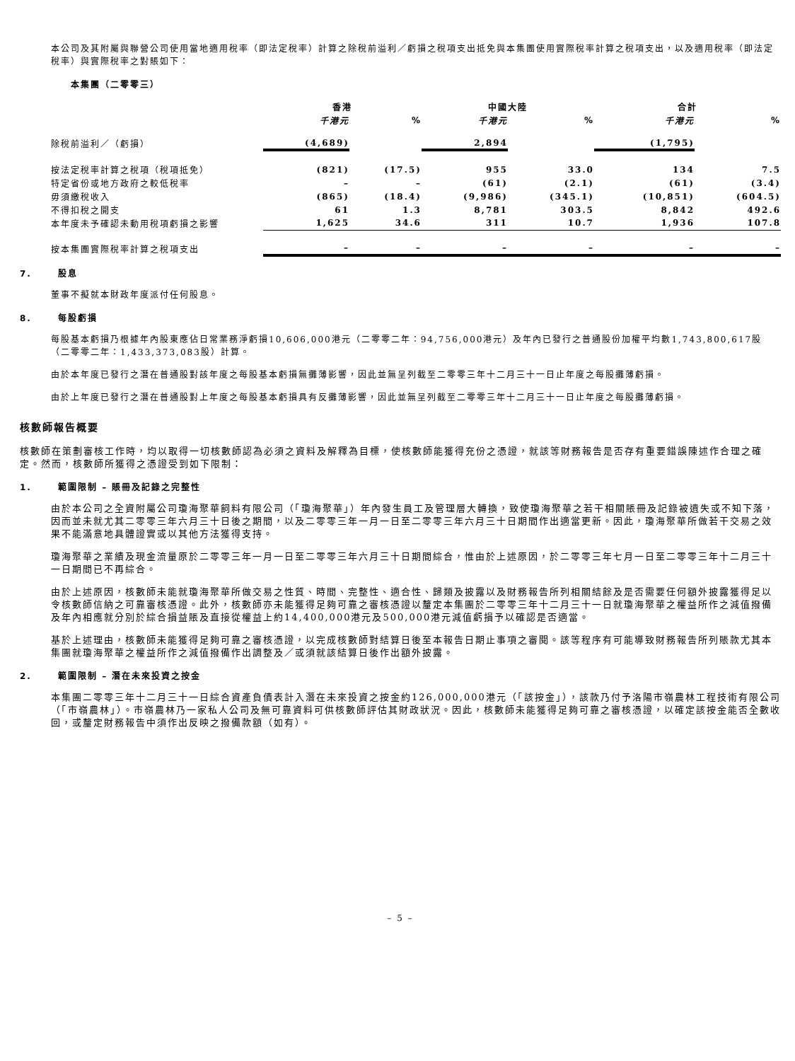本公司及其附屬與聯營公司使用當地適用稅率（即法定稅率）計算之除稅前溢利／虧損之稅項支出抵免與本集團使用實際稅率計算之稅項支出，以及適用稅率（即法定稅率）與實際稅率之對賬如下：
本集團（二零零三）
| | 香港 | | 中國大陸 | | 合計 | |
| --- | --- | --- | --- | --- | --- | --- |
| | 千港元 | % | 千港元 | % | 千港元 | % |
| 除稅前溢利／（虧損） | (4,689) | | 2,894 | | (1,795) | |
| 按法定稅率計算之稅項（稅項抵免） | (821) | (17.5) | 955 | 33.0 | 134 | 7.5 |
| 特定省份或地方政府之較低稅率 | – | – | (61) | (2.1) | (61) | (3.4) |
| 毋須繳稅收入 | (865) | (18.4) | (9,986) | (345.1) | (10,851) | (604.5) |
| 不得扣稅之開支 | 61 | 1.3 | 8,781 | 303.5 | 8,842 | 492.6 |
| 本年度未予確認未動用稅項虧損之影響 | 1,625 | 34.6 | 311 | 10.7 | 1,936 | 107.8 |
| 按本集團實際稅率計算之稅項支出 | – | – | – | – | – | – |
7. 股息
董事不擬就本財政年度派付任何股息。
8. 每股虧損
每股基本虧損乃根據年內股東應佔日常業務淨虧損10,606,000港元（二零零二年：94,756,000港元）及年內已發行之普通股份加權平均數1,743,800,617股（二零零二年：1,433,373,083股）計算。
由於本年度已發行之潛在普通股對該年度之每股基本虧損無攤薄影響，因此並無呈列截至二零零三年十二月三十一日止年度之每股攤薄虧損。
由於上年度已發行之潛在普通股對上年度之每股基本虧損具有反攤薄影響，因此並無呈列截至二零零三年十二月三十一日止年度之每股攤薄虧損。
核數師報告概要
核數師在策劃審核工作時，均以取得一切核數師認為必須之資料及解釋為目標，使核數師能獲得充份之憑證，就該等財務報告是否存有重要錯誤陳述作合理之確定。然而，核數師所獲得之憑證受到如下限制：
1. 範圍限制 – 賬冊及記錄之完整性
由於本公司之全資附屬公司瓊海聚華飼料有限公司（「瓊海聚華」）年內發生員工及管理層大轉換，致使瓊海聚華之若干相關賬冊及記錄被遺失或不知下落，因而並未就尤其二零零三年六月三十日後之期間，以及二零零三年一月一日至二零零三年六月三十日期間作出適當更新。因此，瓊海聚華所做若干交易之效果不能滿意地具體證實或以其他方法獲得支持。
瓊海聚華之業績及現金流量原於二零零三年一月一日至二零零三年六月三十日期間綜合，惟由於上述原因，於二零零三年七月一日至二零零三年十二月三十一日期間已不再綜合。
由於上述原因，核數師未能就瓊海聚華所做交易之性質、時間、完整性、適合性、歸類及披露以及財務報告所列相關結餘及是否需要任何額外披露獲得足以令核數師信納之可靠審核憑證。此外，核數師亦未能獲得足夠可靠之審核憑證以釐定本集團於二零零三年十二月三十一日就瓊海聚華之權益所作之減值撥備及年內相應就分別於綜合損益賬及直接從權益上約14,400,000港元及500,000港元減值虧損予以確認是否適當。
基於上述理由，核數師未能獲得足夠可靠之審核憑證，以完成核數師對結算日後至本報告日期止事項之審閱。該等程序有可能導致財務報告所列賬款尤其本集團就瓊海聚華之權益所作之減值撥備作出調整及／或須就該結算日後作出額外披露。
2. 範圍限制 – 潛在未來投資之按金
本集團二零零三年十二月三十一日綜合資產負債表計入潛在未來投資之按金約126,000,000港元（「該按金」），該款乃付予洛陽市嶺農林工程技術有限公司（「市嶺農林」）。市嶺農林乃一家私人公司及無可靠資料可供核數師評估其財政狀況。因此，核數師未能獲得足夠可靠之審核憑證，以確定該按金能否全數收回，或釐定財務報告中須作出反映之撥備款額（如有）。
– 5 –